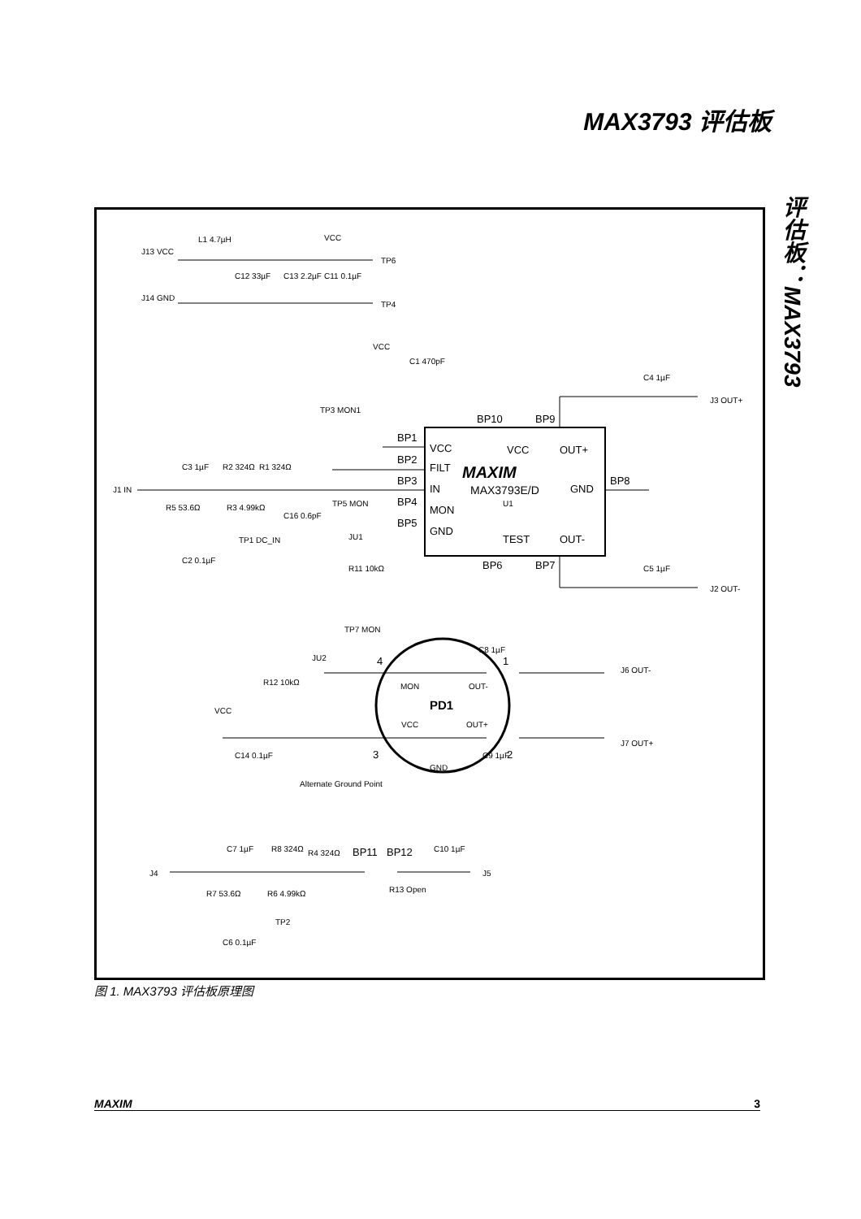MAX3793 评估板
评估板：MAX3793
J13 VCC
L1 4.7µH
VCC
TP6
C12 33µF
C13 2.2µF
C11 0.1µF
J14 GND
TP4
VCC
C1 470pF
C4 1µF
J3 OUT+
TP3 MON1
BP10
BP9
BP1
VCC
VCC
OUT+
BP2
FILT
MAXIM
BP3
IN
MAX3793E/D
GND
BP8
J1 IN
C3 1µF
R2 324Ω
R1 324Ω
R5 53.6Ω
R3 4.99kΩ
C16 0.6pF
BP4
TP5 MON
MON
U1
BP5
GND
TEST
OUT-
JU1
TP1 DC_IN
C2 0.1µF
BP6
BP7
R11 10kΩ
C5 1µF
J2 OUT-
TP7 MON
C8 1µF
JU2
4
1
J6 OUT-
R12 10kΩ
MON
OUT-
PD1
VCC
VCC
OUT+
J7 OUT+
3
2
C14 0.1µF
C9 1µF
GND
Alternate Ground Point
C7 1µF
R8 324Ω
R4 324Ω
BP11
BP12
C10 1µF
J4
J5
R7 53.6Ω
R6 4.99kΩ
R13 Open
TP2
C6 0.1µF
图 1. MAX3793 评估板原理图
MAXIM 3